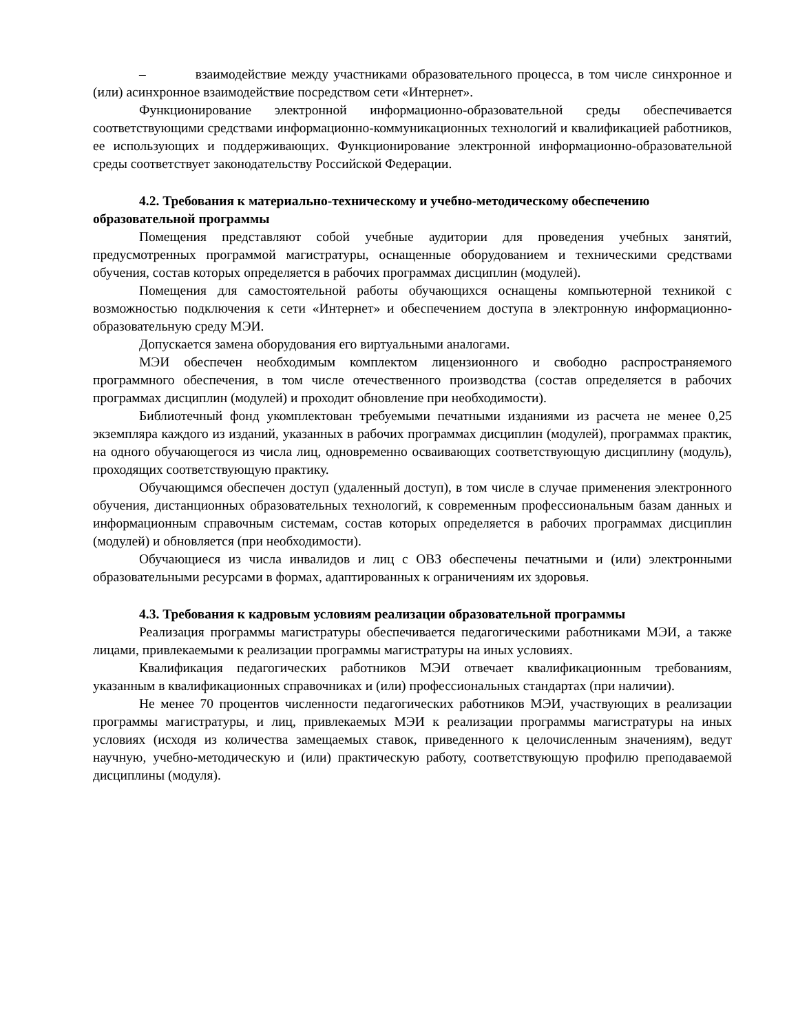– взаимодействие между участниками образовательного процесса, в том числе синхронное и (или) асинхронное взаимодействие посредством сети «Интернет».
Функционирование электронной информационно-образовательной среды обеспечивается соответствующими средствами информационно-коммуникационных технологий и квалификацией работников, ее использующих и поддерживающих. Функционирование электронной информационно-образовательной среды соответствует законодательству Российской Федерации.
4.2. Требования к материально-техническому и учебно-методическому обеспечению образовательной программы
Помещения представляют собой учебные аудитории для проведения учебных занятий, предусмотренных программой магистратуры, оснащенные оборудованием и техническими средствами обучения, состав которых определяется в рабочих программах дисциплин (модулей).
Помещения для самостоятельной работы обучающихся оснащены компьютерной техникой с возможностью подключения к сети «Интернет» и обеспечением доступа в электронную информационно-образовательную среду МЭИ.
Допускается замена оборудования его виртуальными аналогами.
МЭИ обеспечен необходимым комплектом лицензионного и свободно распространяемого программного обеспечения, в том числе отечественного производства (состав определяется в рабочих программах дисциплин (модулей) и проходит обновление при необходимости).
Библиотечный фонд укомплектован требуемыми печатными изданиями из расчета не менее 0,25 экземпляра каждого из изданий, указанных в рабочих программах дисциплин (модулей), программах практик, на одного обучающегося из числа лиц, одновременно осваивающих соответствующую дисциплину (модуль), проходящих соответствующую практику.
Обучающимся обеспечен доступ (удаленный доступ), в том числе в случае применения электронного обучения, дистанционных образовательных технологий, к современным профессиональным базам данных и информационным справочным системам, состав которых определяется в рабочих программах дисциплин (модулей) и обновляется (при необходимости).
Обучающиеся из числа инвалидов и лиц с ОВЗ обеспечены печатными и (или) электронными образовательными ресурсами в формах, адаптированных к ограничениям их здоровья.
4.3. Требования к кадровым условиям реализации образовательной программы
Реализация программы магистратуры обеспечивается педагогическими работниками МЭИ, а также лицами, привлекаемыми к реализации программы магистратуры на иных условиях.
Квалификация педагогических работников МЭИ отвечает квалификационным требованиям, указанным в квалификационных справочниках и (или) профессиональных стандартах (при наличии).
Не менее 70 процентов численности педагогических работников МЭИ, участвующих в реализации программы магистратуры, и лиц, привлекаемых МЭИ к реализации программы магистратуры на иных условиях (исходя из количества замещаемых ставок, приведенного к целочисленным значениям), ведут научную, учебно-методическую и (или) практическую работу, соответствующую профилю преподаваемой дисциплины (модуля).